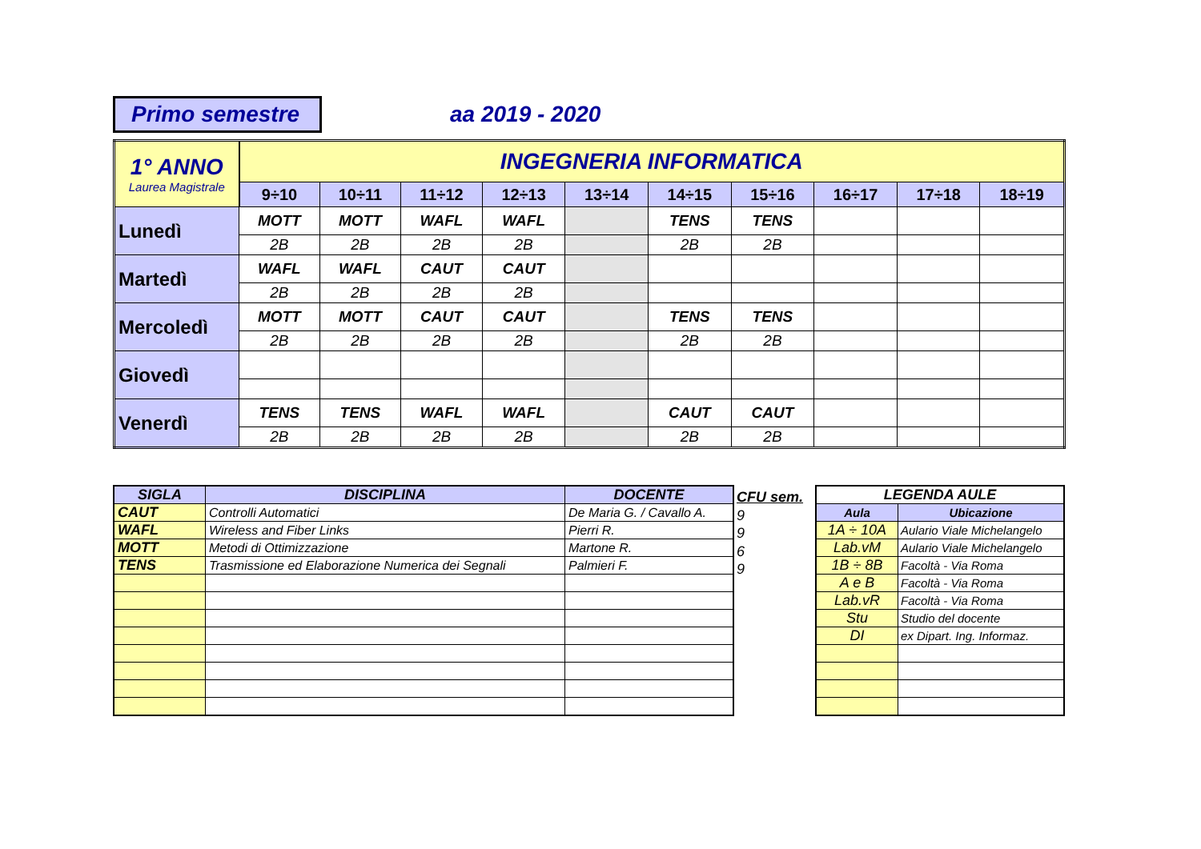Primo semestre
aa 2019 - 2020
| 1° ANNO Laurea Magistrale | INGEGNERIA INFORMATICA | | | | | | | | | |
| --- | --- | --- | --- | --- | --- | --- | --- | --- | --- | --- |
| | 9÷10 | 10÷11 | 11÷12 | 12÷13 | 13÷14 | 14÷15 | 15÷16 | 16÷17 | 17÷18 | 18÷19 |
| Lunedì | MOTT | MOTT | WAFL | WAFL | | TENS | TENS | | | |
| | 2B | 2B | 2B | 2B | | 2B | 2B | | | |
| Martedì | WAFL | WAFL | CAUT | CAUT | | | | | | |
| | 2B | 2B | 2B | 2B | | | | | | |
| Mercoledì | MOTT | MOTT | CAUT | CAUT | | TENS | TENS | | | |
| | 2B | 2B | 2B | 2B | | 2B | 2B | | | |
| Giovedì | | | | | | | | | | |
| Venerdì | TENS | TENS | WAFL | WAFL | | CAUT | CAUT | | | |
| | 2B | 2B | 2B | 2B | | 2B | 2B | | | |
| SIGLA | DISCIPLINA | DOCENTE |
| --- | --- | --- |
| CAUT | Controlli Automatici | De Maria G. / Cavallo A. |
| WAFL | Wireless and Fiber Links | Pierri R. |
| MOTT | Metodi di Ottimizzazione | Martone R. |
| TENS | Trasmissione ed Elaborazione Numerica dei Segnali | Palmieri F. |
CFU sem.
9
9
6
9
| LEGENDA AULE | |
| --- | --- |
| Aula | Ubicazione |
| 1A ÷ 10A | Aulario Viale Michelangelo |
| Lab.vM | Aulario Viale Michelangelo |
| 1B ÷ 8B | Facoltà - Via Roma |
| A e B | Facoltà - Via Roma |
| Lab.vR | Facoltà - Via Roma |
| Stu | Studio del docente |
| DI | ex Dipart. Ing. Informaz. |